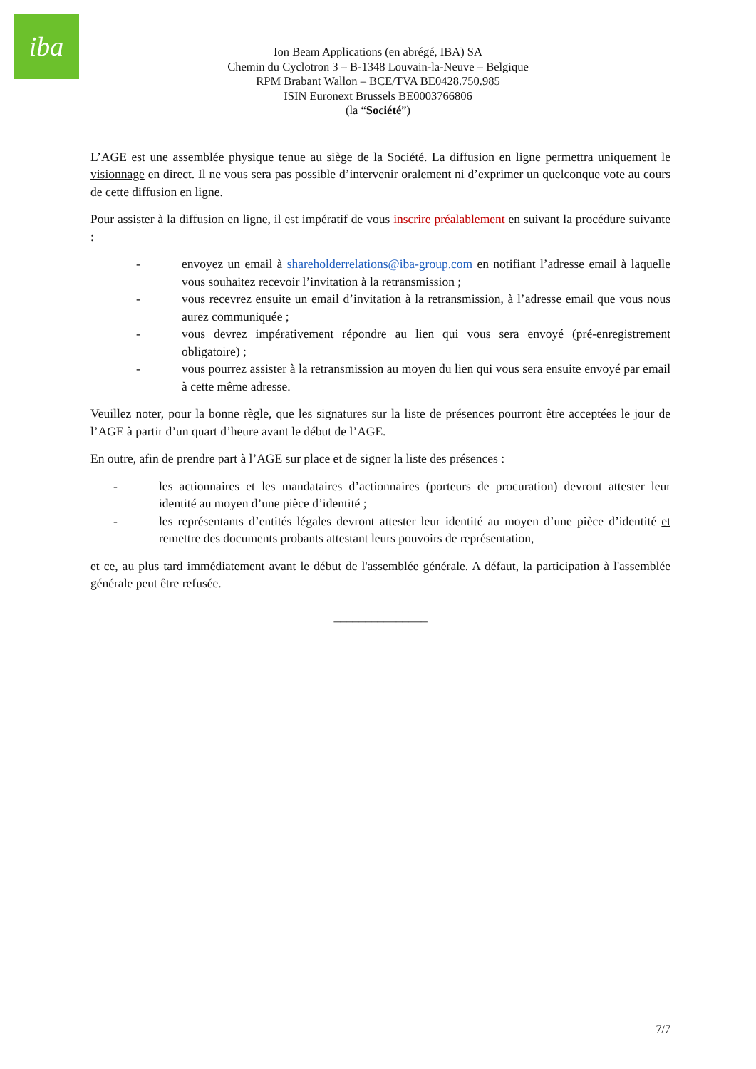iba
Ion Beam Applications (en abrégé, IBA) SA
Chemin du Cyclotron 3 – B-1348 Louvain-la-Neuve – Belgique
RPM Brabant Wallon – BCE/TVA BE0428.750.985
ISIN Euronext Brussels BE0003766806
(la “Société”)
L’AGE est une assemblée physique tenue au siège de la Société. La diffusion en ligne permettra uniquement le visionnage en direct. Il ne vous sera pas possible d’intervenir oralement ni d’exprimer un quelconque vote au cours de cette diffusion en ligne.
Pour assister à la diffusion en ligne, il est impératif de vous inscrire préalablement en suivant la procédure suivante :
- envoyez un email à shareholderrelations@iba-group.com en notifiant l’adresse email à laquelle vous souhaitez recevoir l’invitation à la retransmission ;
- vous recevrez ensuite un email d’invitation à la retransmission, à l’adresse email que vous nous aurez communiquée ;
- vous devrez impérativement répondre au lien qui vous sera envoyé (pré-enregistrement obligatoire) ;
- vous pourrez assister à la retransmission au moyen du lien qui vous sera ensuite envoyé par email à cette même adresse.
Veuillez noter, pour la bonne règle, que les signatures sur la liste de présences pourront être acceptées le jour de l’AGE à partir d’un quart d’heure avant le début de l’AGE.
En outre, afin de prendre part à l’AGE sur place et de signer la liste des présences :
- les actionnaires et les mandataires d’actionnaires (porteurs de procuration) devront attester leur identité au moyen d’une pièce d’identité ;
- les représentants d’entités légales devront attester leur identité au moyen d’une pièce d’identité et remettre des documents probants attestant leurs pouvoirs de représentation,
et ce, au plus tard immédiatement avant le début de l'assemblée générale. A défaut, la participation à l'assemblée générale peut être refusée.
_______________
7/7